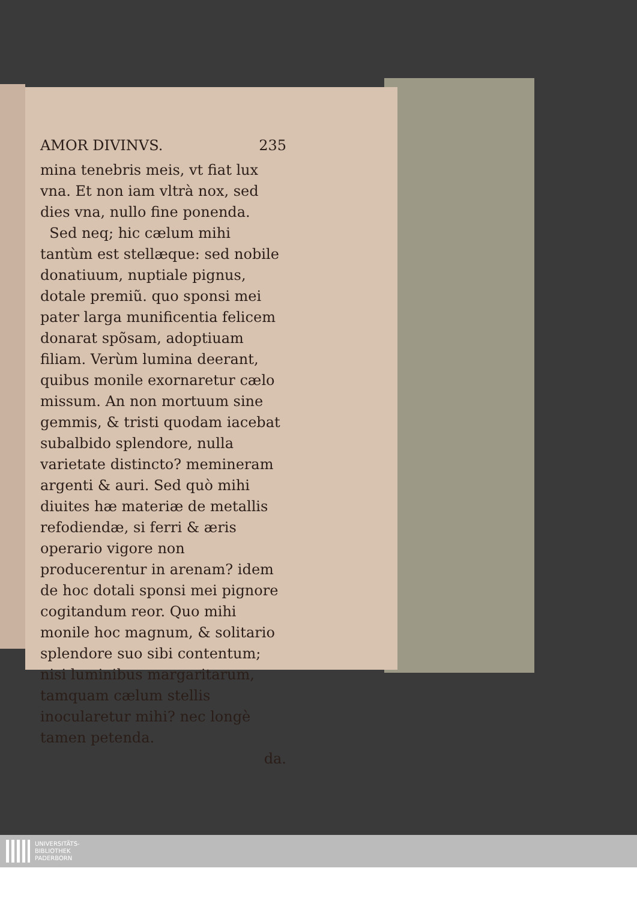AMOR DIVINVS. 235
mina tenebris meis, vt fiat lux vna. Et non iam vltrà nox, sed dies vna, nullo fine ponenda.
Sed neq; hic cælum mihi tantùm est stellæque: sed nobile donatiuum, nuptiale pignus, dotale premiũ. quo sponsi mei pater larga munificentia felicem donarat spõsam, adoptiuam filiam. Verùm lumina deerant, quibus monile exornaretur cælo missum. An non mortuum sine gemmis, & tristi quodam iacebat subalbido splendore, nulla varietate distincto? memineram argenti & auri. Sed quò mihi diuites hæ materiæ de metallis refodiendæ, si ferri & æris operario vigore non producerentur in arenam? idem de hoc dotali sponsi mei pignore cogitandum reor. Quo mihi monile hoc magnum, & solitario splendore suo sibi contentum; nisi luminibus margaritarum, tamquam cælum stellis inocularetur mihi? nec longè tamen petenda.
da.
UNIVERSITÄTS-
BIBLIOTHEK
PADERBORN